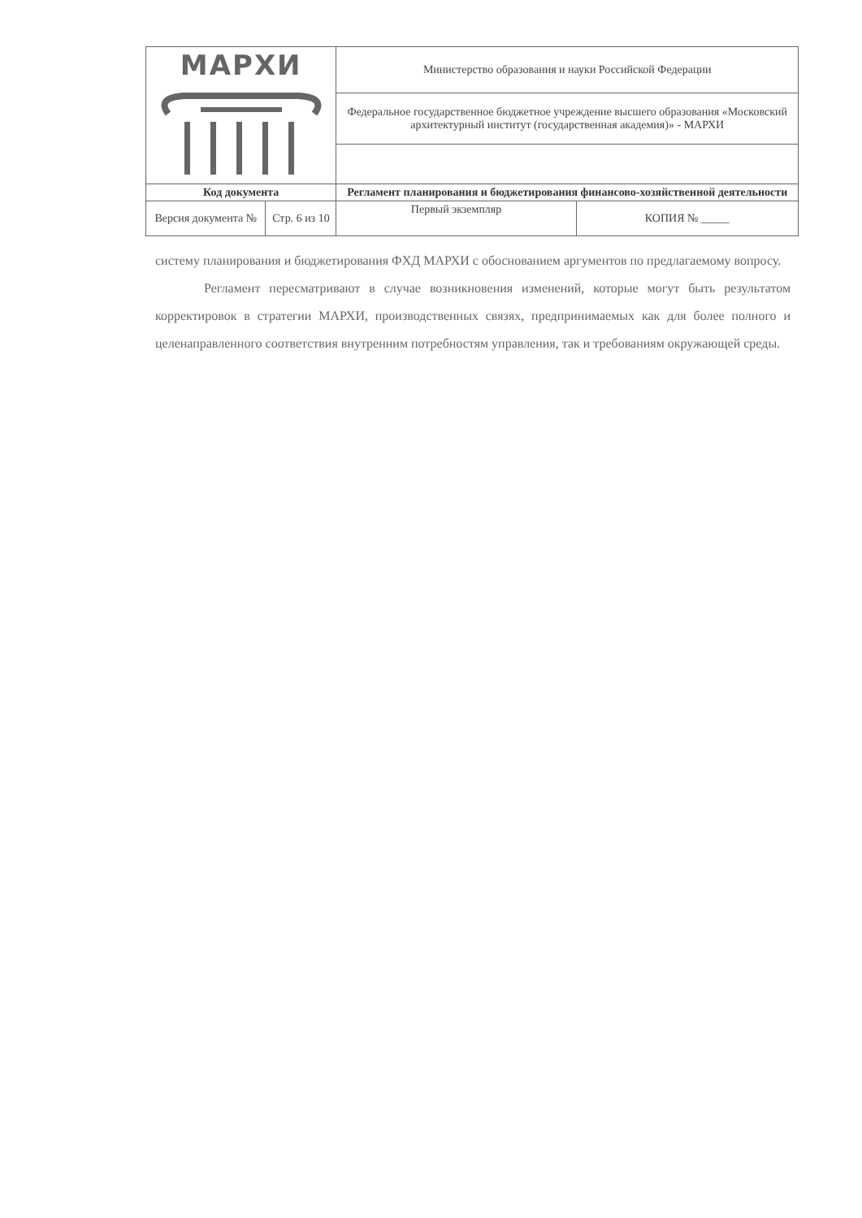| МАРХИ | | Министерство образования и науки Российской Федерации | |
| | | Федеральное государственное бюджетное учреждение высшего образования «Московский архитектурный институт (государственная академия)» - МАРХИ | |
| Код документа | | Регламент планирования и бюджетирования финансово-хозяйственной деятельности | |
| Версия документа № | Стр. 6 из 10 | Первый экземпляр | КОПИЯ № _____ |
систему планирования и бюджетирования ФХД МАРХИ с обоснованием аргументов по предлагаемому вопросу.
Регламент пересматривают в случае возникновения изменений, которые могут быть результатом корректировок в стратегии МАРХИ, производственных связях, предпринимаемых как для более полного и целенаправленного соответствия внутренним потребностям управления, так и требованиям окружающей среды.